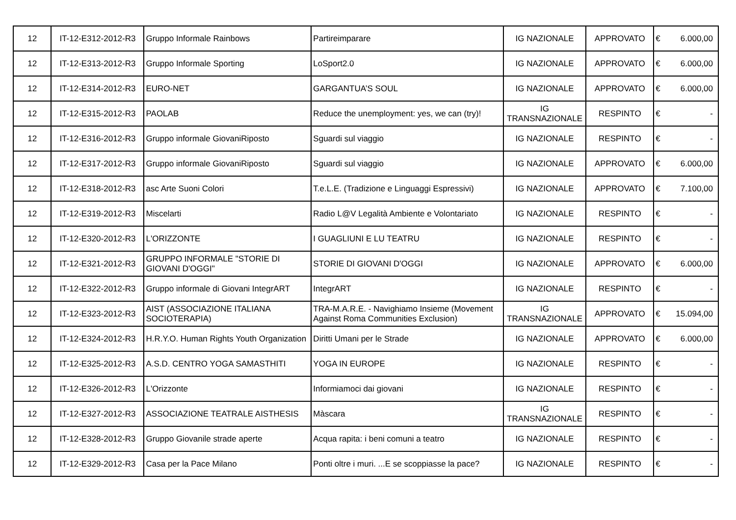| 12 | IT-12-E312-2012-R3 | Gruppo Informale Rainbows | Partireimparare | IG NAZIONALE | APPROVATO | € | 6.000,00 |
| 12 | IT-12-E313-2012-R3 | Gruppo Informale Sporting | LoSport2.0 | IG NAZIONALE | APPROVATO | € | 6.000,00 |
| 12 | IT-12-E314-2012-R3 | EURO-NET | GARGANTUA’S SOUL | IG NAZIONALE | APPROVATO | € | 6.000,00 |
| 12 | IT-12-E315-2012-R3 | PAOLAB | Reduce the unemployment: yes, we can (try)! | IG TRANSNAZIONALE | RESPINTO | € | - |
| 12 | IT-12-E316-2012-R3 | Gruppo informale GiovaniRiposto | Sguardi sul viaggio | IG NAZIONALE | RESPINTO | € | - |
| 12 | IT-12-E317-2012-R3 | Gruppo informale GiovaniRiposto | Sguardi sul viaggio | IG NAZIONALE | APPROVATO | € | 6.000,00 |
| 12 | IT-12-E318-2012-R3 | asc Arte Suoni Colori | T.e.L.E. (Tradizione e Linguaggi Espressivi) | IG NAZIONALE | APPROVATO | € | 7.100,00 |
| 12 | IT-12-E319-2012-R3 | Miscelarti | Radio L@V Legalità Ambiente e Volontariato | IG NAZIONALE | RESPINTO | € | - |
| 12 | IT-12-E320-2012-R3 | L'ORIZZONTE | I GUAGLIUNI E LU TEATRU | IG NAZIONALE | RESPINTO | € | - |
| 12 | IT-12-E321-2012-R3 | GRUPPO INFORMALE "STORIE DI GIOVANI D'OGGI" | STORIE DI GIOVANI D'OGGI | IG NAZIONALE | APPROVATO | € | 6.000,00 |
| 12 | IT-12-E322-2012-R3 | Gruppo informale di Giovani IntegrART | IntegrART | IG NAZIONALE | RESPINTO | € | - |
| 12 | IT-12-E323-2012-R3 | AIST (ASSOCIAZIONE ITALIANA SOCIOTERAPIA) | TRA-M.A.R.E. - Navighiamo Insieme (Movement Against Roma Communities Exclusion) | IG TRANSNAZIONALE | APPROVATO | € | 15.094,00 |
| 12 | IT-12-E324-2012-R3 | H.R.Y.O. Human Rights Youth Organization | Diritti Umani per le Strade | IG NAZIONALE | APPROVATO | € | 6.000,00 |
| 12 | IT-12-E325-2012-R3 | A.S.D. CENTRO YOGA SAMASTHITI | YOGA IN EUROPE | IG NAZIONALE | RESPINTO | € | - |
| 12 | IT-12-E326-2012-R3 | L'Orizzonte | Informiamoci dai giovani | IG NAZIONALE | RESPINTO | € | - |
| 12 | IT-12-E327-2012-R3 | ASSOCIAZIONE TEATRALE AISTHESIS | Màscara | IG TRANSNAZIONALE | RESPINTO | € | - |
| 12 | IT-12-E328-2012-R3 | Gruppo Giovanile strade aperte | Acqua rapita: i beni comuni a teatro | IG NAZIONALE | RESPINTO | € | - |
| 12 | IT-12-E329-2012-R3 | Casa per la Pace Milano | Ponti oltre i muri. ...E se scoppiasse la pace? | IG NAZIONALE | RESPINTO | € | - |